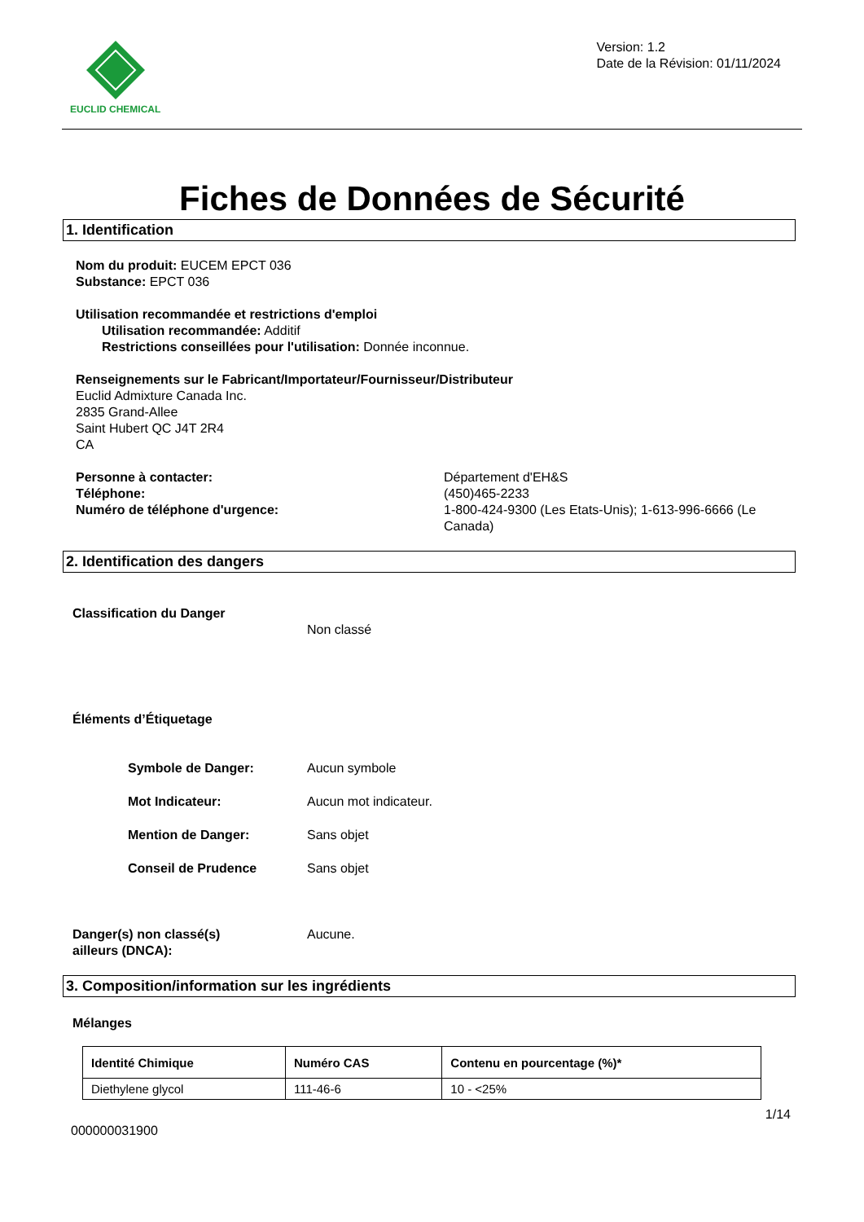EUCLID CHEMICAL
Version: 1.2
Date de la Révision: 01/11/2024
Fiches de Données de Sécurité
1. Identification
Nom du produit: EUCEM EPCT 036
Substance: EPCT 036
Utilisation recommandée et restrictions d'emploi
Utilisation recommandée: Additif
Restrictions conseillées pour l'utilisation: Donnée inconnue.
Renseignements sur le Fabricant/Importateur/Fournisseur/Distributeur
Euclid Admixture Canada Inc.
2835 Grand-Allee
Saint Hubert QC J4T 2R4
CA
Personne à contacter:
Téléphone:
Numéro de téléphone d'urgence:
Département d'EH&S
(450)465-2233
1-800-424-9300 (Les Etats-Unis); 1-613-996-6666 (Le Canada)
2. Identification des dangers
Classification du Danger
Non classé
Éléments d’Étiquetage
Symbole de Danger: Aucun symbole
Mot Indicateur: Aucun mot indicateur.
Mention de Danger: Sans objet
Conseil de Prudence Sans objet
Danger(s) non classé(s)
ailleurs (DNCA):
Aucune.
3. Composition/information sur les ingrédients
Mélanges
| Identité Chimique | Numéro CAS | Contenu en pourcentage (%)* |
| --- | --- | --- |
| Diethylene glycol | 111-46-6 | 10 - <25% |
1/14
000000031900